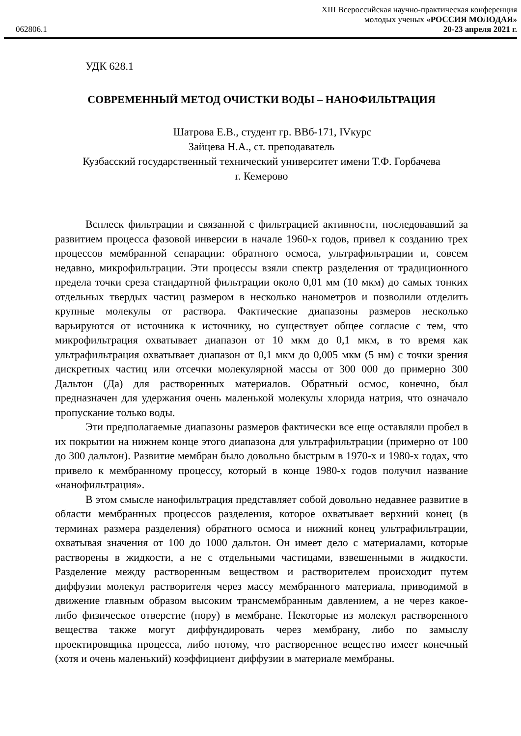XIII Всероссийская научно-практическая конференция
молодых ученых «РОССИЯ МОЛОДАЯ»
062806.1 20-23 апреля 2021 г.
УДК 628.1
СОВРЕМЕННЫЙ МЕТОД ОЧИСТКИ ВОДЫ – НАНОФИЛЬТРАЦИЯ
Шатрова Е.В., студент гр. ВВб-171, IVкурс
Зайцева Н.А., ст. преподаватель
Кузбасский государственный технический университет имени Т.Ф. Горбачева
г. Кемерово
Всплеск фильтрации и связанной с фильтрацией активности, последовавший за развитием процесса фазовой инверсии в начале 1960-х годов, привел к созданию трех процессов мембранной сепарации: обратного осмоса, ультрафильтрации и, совсем недавно, микрофильтрации. Эти процессы взяли спектр разделения от традиционного предела точки среза стандартной фильтрации около 0,01 мм (10 мкм) до самых тонких отдельных твердых частиц размером в несколько нанометров и позволили отделить крупные молекулы от раствора. Фактические диапазоны размеров несколько варьируются от источника к источнику, но существует общее согласие с тем, что микрофильтрация охватывает диапазон от 10 мкм до 0,1 мкм, в то время как ультрафильтрация охватывает диапазон от 0,1 мкм до 0,005 мкм (5 нм) с точки зрения дискретных частиц или отсечки молекулярной массы от 300 000 до примерно 300 Дальтон (Да) для растворенных материалов. Обратный осмос, конечно, был предназначен для удержания очень маленькой молекулы хлорида натрия, что означало пропускание только воды.
Эти предполагаемые диапазоны размеров фактически все еще оставляли пробел в их покрытии на нижнем конце этого диапазона для ультрафильтрации (примерно от 100 до 300 дальтон). Развитие мембран было довольно быстрым в 1970-х и 1980-х годах, что привело к мембранному процессу, который в конце 1980-х годов получил название «нанофильтрация».
В этом смысле нанофильтрация представляет собой довольно недавнее развитие в области мембранных процессов разделения, которое охватывает верхний конец (в терминах размера разделения) обратного осмоса и нижний конец ультрафильтрации, охватывая значения от 100 до 1000 дальтон. Он имеет дело с материалами, которые растворены в жидкости, а не с отдельными частицами, взвешенными в жидкости. Разделение между растворенным веществом и растворителем происходит путем диффузии молекул растворителя через массу мембранного материала, приводимой в движение главным образом высоким трансмембранным давлением, а не через какое-либо физическое отверстие (пору) в мембране. Некоторые из молекул растворенного вещества также могут диффундировать через мембрану, либо по замыслу проектировщика процесса, либо потому, что растворенное вещество имеет конечный (хотя и очень маленький) коэффициент диффузии в материале мембраны.